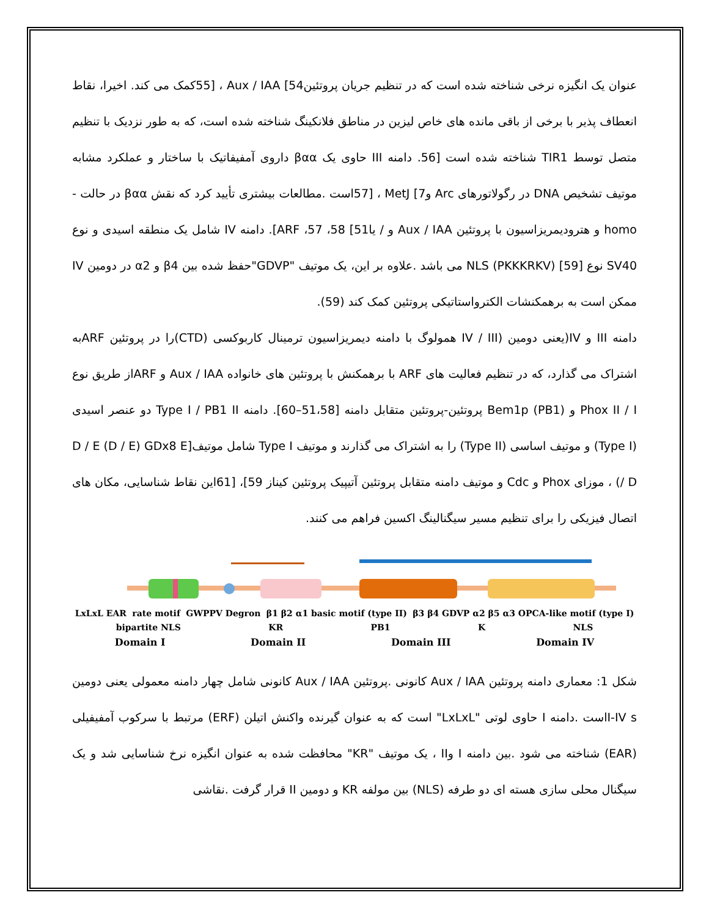عنوان یک انگیزه نرخی شناخته شده است که در تنظیم جریان پروتئین54] Aux / IAA ، [55کمک می کند. اخیرا، نقاط انعطاف پذیر با برخی از باقی مانده های خاص لیزین در مناطق فلانکینگ شناخته شده است، که به طور نزدیک با تنظیم متصل توسط TIR1 شناخته شده است [56. دامنه III حاوی یک βαα داروی آمفیفاتیک با ساختار و عملکرد مشابه موتیف تشخیص DNA در رگولاتورهای Arc و7] MetJ ، [57است .مطالعات بیشتری تأیید کرد که نقش βαα در حالت -homo و هترودیمریزاسیون با پروتئین Aux / IAA و / یا51] ARF ،57 ،58]. دامنه IV شامل یک منطقه اسیدی و نوع SV40 نوع [59] NLS (PKKKRKV) می باشد .علاوه بر این، یک موتیف "GDVP"حفظ شده بین β4 و α2 در دومین IV ممکن است به برهمکنشات الکترواستاتیکی پروتئین کمک کند (59).
دامنه III و IV(یعنی دومین (IV / III همولوگ با دامنه دیمریزاسیون ترمینال کاربوکسی (CTD)را در پروتئین ARFبه اشتراک می گذارد، که در تنظیم فعالیت های ARF با برهمکنش با پروتئین های خانواده Aux / IAA و ARFاز طریق نوع Phox II / I و Bem1p (PB1) پروتئین-پروتئین متقابل دامنه [51،58–60]. دامنه Type I / PB1 II دو عنصر اسیدی (Type I) و موتیف اساسی (Type II) را به اشتراک می گذارند و موتیف Type I شامل موتیف[D / E (D / E) GDx8 E / D) ، موزای Phox و Cdc و موتیف دامنه متقابل پروتئین آتیپیک پروتئین کیناز 59]، [61این نقاط شناسایی، مکان های اتصال فیزیکی را برای تنظیم مسیر سیگنالینگ اکسین فراهم می کنند.
LxLxL EAR rate motif GWPPV Degron β1 β2 α1 basic motif (type II) β3 β4 GDVP α2 β5 α3 OPCA-like motif (type I)
bipartite NLS KR PB1 K NLS
Domain I Domain II Domain III Domain IV
شکل 1: معماری دامنه پروتئین Aux / IAA کانونی .پروتئین Aux / IAA کانونی شامل چهار دامنه معمولی یعنی دومین I-IV sاست .دامنه I حاوی لوتی "LxLxL" است که به عنوان گیرنده واکنش اتیلن (ERF) مرتبط با سرکوب آمفیفیلی (EAR) شناخته می شود .بین دامنه I وII ، یک موتیف "KR" محافظت شده به عنوان انگیزه نرخ شناسایی شد و یک سیگنال محلی سازی هسته ای دو طرفه (NLS) بین مولفه KR و دومین II قرار گرفت .نقاشی